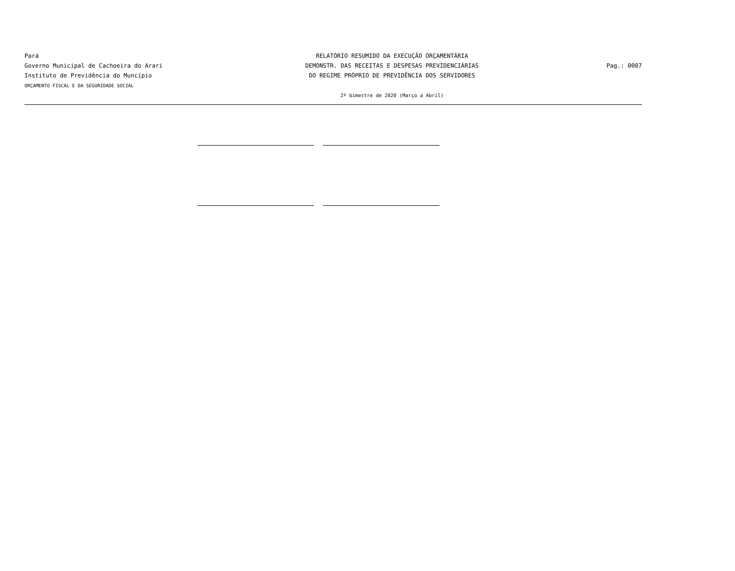Pará
Governo Municipal de Cachoeira do Arari
Instituto de Previdência do Muncípio
ORÇAMENTO FISCAL E DA SEGURIDADE SOCIAL
RELATÓRIO RESUMIDO DA EXECUÇÃO ORÇAMENTÁRIA
DEMONSTR. DAS RECEITAS E DESPESAS PREVIDENCIÁRIAS
DO REGIME PRÓPRIO DE PREVIDÊNCIA DOS SERVIDORES
2º bimestre de 2020 (Março a Abril)
Pag.: 0007